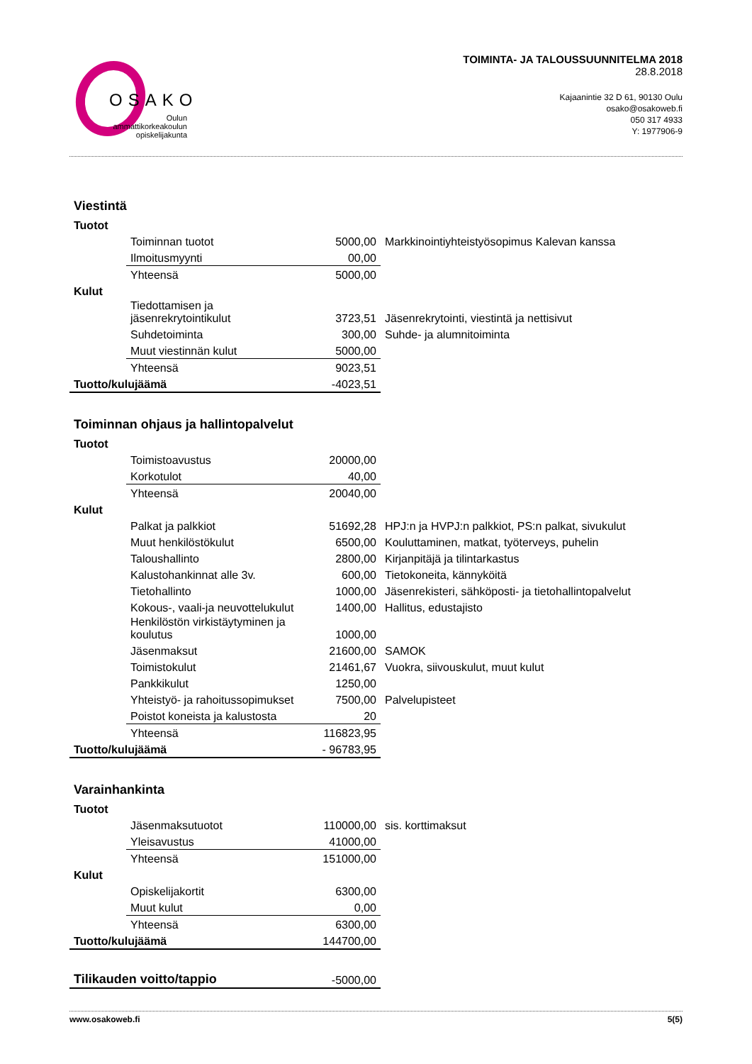OSAKO
Oulun ammattikorkeakoulun opiskelijakunta
TOIMINTA- JA TALOUSSUUNNITELMA 2018
28.8.2018
Kajaanintie 32 D 61, 90130 Oulu
osako@osakoweb.fi
050 317 4933
Y: 1977906-9
Viestintä
| Tuotot | | | |
| | Toiminnan tuotot | 5000,00 | Markkinointiyhteistyösopimus Kalevan kanssa |
| | Ilmoitusmyynti | 00,00 | |
| | Yhteensä | 5000,00 | |
| Kulut | | | |
| | Tiedottamisen ja jäsenrekrytointikulut | 3723,51 | Jäsenrekrytointi, viestintä ja nettisivut |
| | Suhdetoiminta | 300,00 | Suhde- ja alumnitoiminta |
| | Muut viestinnän kulut | 5000,00 | |
| | Yhteensä | 9023,51 | |
| Tuotto/kulujäämä | | -4023,51 | |
Toiminnan ohjaus ja hallintopalvelut
| Tuotot | | | |
| | Toimistoavustus | 20000,00 | |
| | Korkotulot | 40,00 | |
| | Yhteensä | 20040,00 | |
| Kulut | | | |
| | Palkat ja palkkiot | 51692,28 | HPJ:n ja HVPJ:n palkkiot, PS:n palkat, sivukulut |
| | Muut henkilöstökulut | 6500,00 | Kouluttaminen, matkat, työterveys, puhelin |
| | Taloushallinto | 2800,00 | Kirjanpitäjä ja tilintarkastus |
| | Kalustohankinnat alle 3v. | 600,00 | Tietokoneita, kännyköitä |
| | Tietohallinto | 1000,00 | Jäsenrekisteri, sähköposti- ja tietohallintopalvelut |
| | Kokous-, vaali-ja neuvottelukulut | 1400,00 | Hallitus, edustajisto |
| | Henkilöstön virkistäytyminen ja koulutus | 1000,00 | |
| | Jäsenmaksut | 21600,00 | SAMOK |
| | Toimistokulut | 21461,67 | Vuokra, siivouskulut, muut kulut |
| | Pankkikulut | 1250,00 | |
| | Yhteistyö- ja rahoitussopimukset | 7500,00 | Palvelupisteet |
| | Poistot koneista ja kalustosta | 20 | |
| | Yhteensä | 116823,95 | |
| Tuotto/kulujäämä | | - 96783,95 | |
Varainhankinta
| Tuotot | | | |
| | Jäsenmaksutuotot | 110000,00 | sis. korttimaksut |
| | Yleisavustus | 41000,00 | |
| | Yhteensä | 151000,00 | |
| Kulut | | | |
| | Opiskelijakortit | 6300,00 | |
| | Muut kulut | 0,00 | |
| | Yhteensä | 6300,00 | |
| Tuotto/kulujäämä | | 144700,00 | |
| Tilikauden voitto/tappio | -5000,00 |
www.osakoweb.fi 5(5)